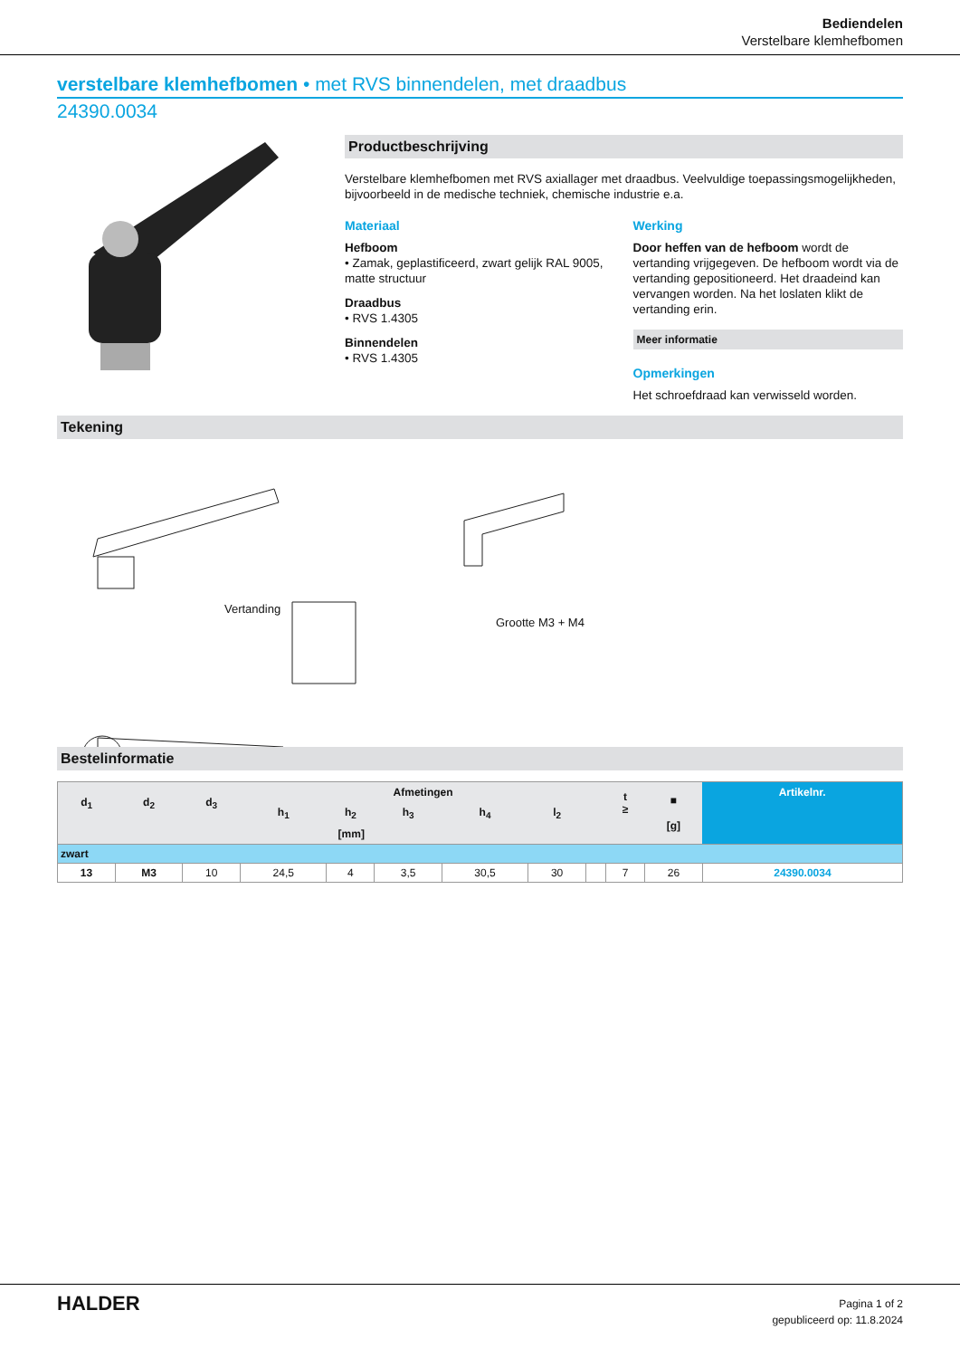Bediendelen
Verstelbare klemhefbomen
verstelbare klemhefbomen • met RVS binnendelen, met draadbus
24390.0034
Productbeschrijving
Verstelbare klemhefbomen met RVS axiallager met draadbus. Veelvuldige toepassingsmogelijkheden, bijvoorbeeld in de medische techniek, chemische industrie e.a.
Materiaal
Hefboom
• Zamak, geplastificeerd, zwart gelijk RAL 9005, matte structuur
Draadbus
• RVS 1.4305
Binnendelen
• RVS 1.4305
Werking
Door heffen van de hefboom wordt de vertanding vrijgegeven. De hefboom wordt via de vertanding gepositioneerd. Het draadeind kan vervangen worden. Na het loslaten klikt de vertanding erin.
Meer informatie
Opmerkingen
Het schroefdraad kan verwisseld worden.
Tekening
Vertanding
Grootte M3 + M4
Bestelinformatie
| d<sub>1</sub> | d<sub>2</sub> | d<sub>3</sub> | Afmetingen | | | | | | t ≥ | ■ [g] | Artikelnr. |
| --- | --- | --- | --- | --- | --- | --- | --- | --- | --- | --- | --- |
| | | | h<sub>1</sub> | h<sub>2</sub> | h<sub>3</sub> | h<sub>4</sub> | l<sub>2</sub> | | | | |
| [mm] | | | | | | | | | | | |
| zwart | | | | | | | | | | | |
| 13 | M3 | 10 | 24,5 | 4 | 3,5 | 30,5 | 30 | | 7 | 26 | 24390.0034 |
HALDER
Pagina 1 of 2
gepubliceerd op: 11.8.2024